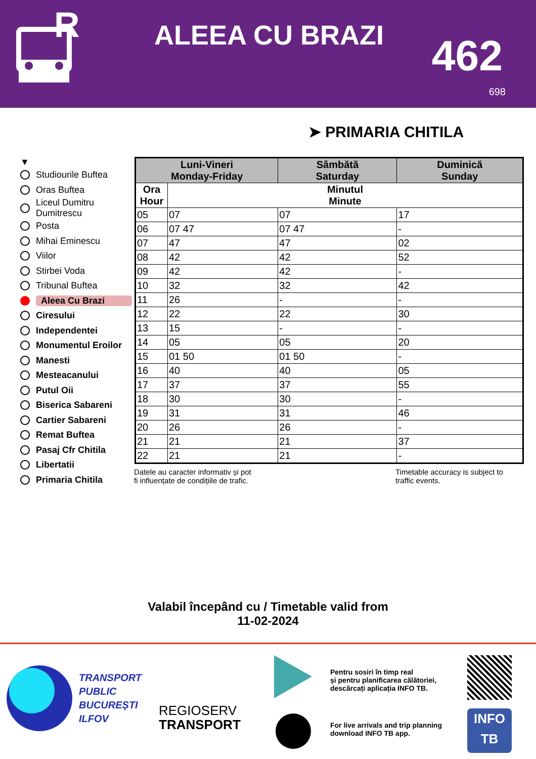R
ALEEA CU BRAZI 462
698
➤ PRIMARIA CHITILA
▼
Studiourile Buftea
Oras Buftea
Liceul Dumitru Dumitrescu
Posta
Mihai Eminescu
Viilor
Stirbei Voda
Tribunal Buftea
Aleea Cu Brazi
Ciresului
Independentei
Monumentul Eroilor
Manesti
Mesteacanului
Putul Oii
Biserica Sabareni
Cartier Sabareni
Remat Buftea
Pasaj Cfr Chitila
Libertatii
Primaria Chitila
| Luni-Vineri Monday-Friday | | Sâmbătă Saturday | Duminică Sunday |
| --- | --- | --- | --- |
| Ora Hour | Minutul Minute | | |
| 05 | 07 | 07 | 17 |
| 06 | 07 47 | 07 47 | - |
| 07 | 47 | 47 | 02 |
| 08 | 42 | 42 | 52 |
| 09 | 42 | 42 | - |
| 10 | 32 | 32 | 42 |
| 11 | 26 | - | - |
| 12 | 22 | 22 | 30 |
| 13 | 15 | - | - |
| 14 | 05 | 05 | 20 |
| 15 | 01 50 | 01 50 | - |
| 16 | 40 | 40 | 05 |
| 17 | 37 | 37 | 55 |
| 18 | 30 | 30 | - |
| 19 | 31 | 31 | 46 |
| 20 | 26 | 26 | - |
| 21 | 21 | 21 | 37 |
| 22 | 21 | 21 | - |
Datele au caracter informativ și pot
fi influențate de condițiile de trafic.
Timetable accuracy is subject to
traffic events.
Valabil începând cu / Timetable valid from
11-02-2024
TRANSPORT
PUBLIC
BUCUREȘTI
ILFOV
REGIOSERV
TRANSPORT
Pentru sosiri în timp real
și pentru planificarea călătoriei,
descărcați aplicația INFO TB.
For live arrivals and trip planning
download INFO TB app.
INFO
TB